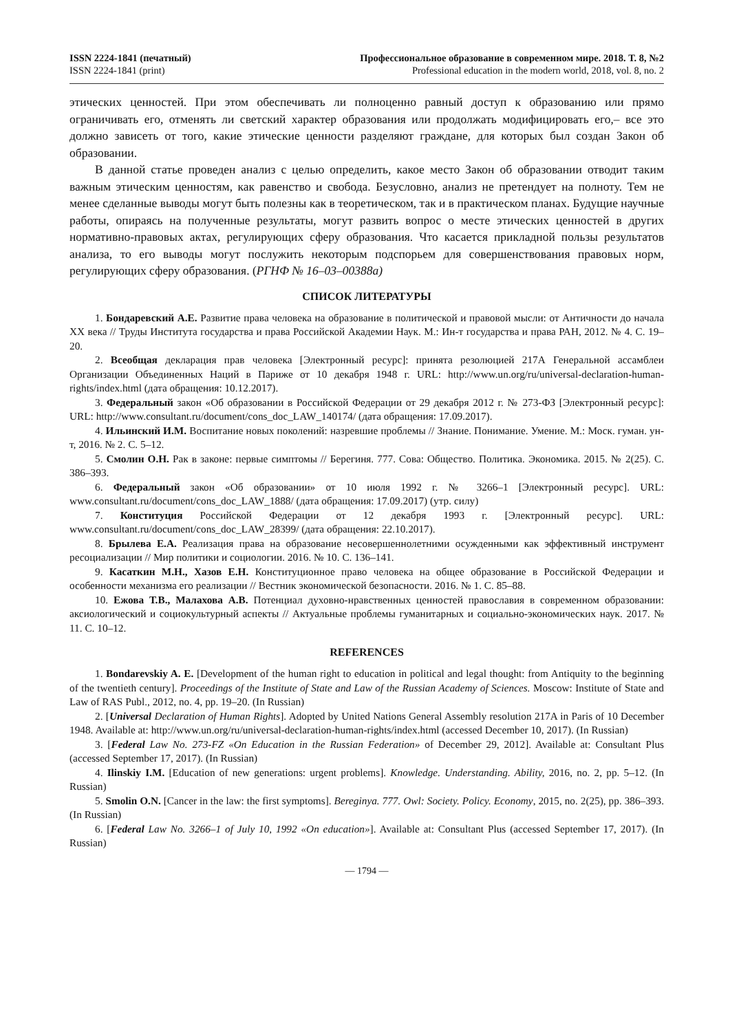ISSN 2224-1841 (печатный)
ISSN 2224-1841 (print)
Профессиональное образование в современном мире. 2018. Т. 8, №2
Professional education in the modern world, 2018, vol. 8, no. 2
этических ценностей. При этом обеспечивать ли полноценно равный доступ к образованию или прямо ограничивать его, отменять ли светский характер образования или продолжать модифицировать его,– все это должно зависеть от того, какие этические ценности разделяют граждане, для которых был создан Закон об образовании.
В данной статье проведен анализ с целью определить, какое место Закон об образовании отводит таким важным этическим ценностям, как равенство и свобода. Безусловно, анализ не претендует на полноту. Тем не менее сделанные выводы могут быть полезны как в теоретическом, так и в практическом планах. Будущие научные работы, опираясь на полученные результаты, могут развить вопрос о месте этических ценностей в других нормативно-правовых актах, регулирующих сферу образования. Что касается прикладной пользы результатов анализа, то его выводы могут послужить некоторым подспорьем для совершенствования правовых норм, регулирующих сферу образования. (РГНФ № 16–03–00388а)
СПИСОК ЛИТЕРАТУРЫ
1. Бондаревский А.Е. Развитие права человека на образование в политической и правовой мысли: от Античности до начала XX века // Труды Института государства и права Российской Академии Наук. М.: Ин-т государства и права РАН, 2012. № 4. С. 19–20.
2. Всеобщая декларация прав человека [Электронный ресурс]: принята резолюцией 217А Генеральной ассамблеи Организации Объединенных Наций в Париже от 10 декабря 1948 г. URL: http://www.un.org/ru/universal-declaration-human-rights/index.html (дата обращения: 10.12.2017).
3. Федеральный закон «Об образовании в Российской Федерации от 29 декабря 2012 г. № 273-ФЗ [Электронный ресурс]: URL: http://www.consultant.ru/document/cons_doc_LAW_140174/ (дата обращения: 17.09.2017).
4. Ильинский И.М. Воспитание новых поколений: назревшие проблемы // Знание. Понимание. Умение. М.: Моск. гуман. ун-т, 2016. № 2. С. 5–12.
5. Смолин О.Н. Рак в законе: первые симптомы // Берегиня. 777. Сова: Общество. Политика. Экономика. 2015. № 2(25). С. 386–393.
6. Федеральный закон «Об образовании» от 10 июля 1992 г. № 3266–1 [Электронный ресурс]. URL: www.consultant.ru/document/cons_doc_LAW_1888/ (дата обращения: 17.09.2017) (утр. силу)
7. Конституция Российской Федерации от 12 декабря 1993 г. [Электронный ресурс]. URL: www.consultant.ru/document/cons_doc_LAW_28399/ (дата обращения: 22.10.2017).
8. Брылева Е.А. Реализация права на образование несовершеннолетними осужденными как эффективный инструмент ресоциализации // Мир политики и социологии. 2016. № 10. С. 136–141.
9. Касаткин М.Н., Хазов Е.Н. Конституционное право человека на общее образование в Российской Федерации и особенности механизма его реализации // Вестник экономической безопасности. 2016. № 1. С. 85–88.
10. Ежова Т.В., Малахова А.В. Потенциал духовно-нравственных ценностей православия в современном образовании: аксиологический и социокультурный аспекты // Актуальные проблемы гуманитарных и социально-экономических наук. 2017. № 11. С. 10–12.
REFERENCES
1. Bondarevskiy A. E. [Development of the human right to education in political and legal thought: from Antiquity to the beginning of the twentieth century]. Proceedings of the Institute of State and Law of the Russian Academy of Sciences. Moscow: Institute of State and Law of RAS Publ., 2012, no. 4, pp. 19–20. (In Russian)
2. [Universal Declaration of Human Rights]. Adopted by United Nations General Assembly resolution 217A in Paris of 10 December 1948. Available at: http://www.un.org/ru/universal-declaration-human-rights/index.html (accessed December 10, 2017). (In Russian)
3. [Federal Law No. 273-FZ «On Education in the Russian Federation» of December 29, 2012]. Available at: Consultant Plus (accessed September 17, 2017). (In Russian)
4. Ilinskiy I.M. [Education of new generations: urgent problems]. Knowledge. Understanding. Ability, 2016, no. 2, pp. 5–12. (In Russian)
5. Smolin O.N. [Cancer in the law: the first symptoms]. Bereginya. 777. Owl: Society. Policy. Economy, 2015, no. 2(25), pp. 386–393. (In Russian)
6. [Federal Law No. 3266–1 of July 10, 1992 «On education»]. Available at: Consultant Plus (accessed September 17, 2017). (In Russian)
— 1794 —